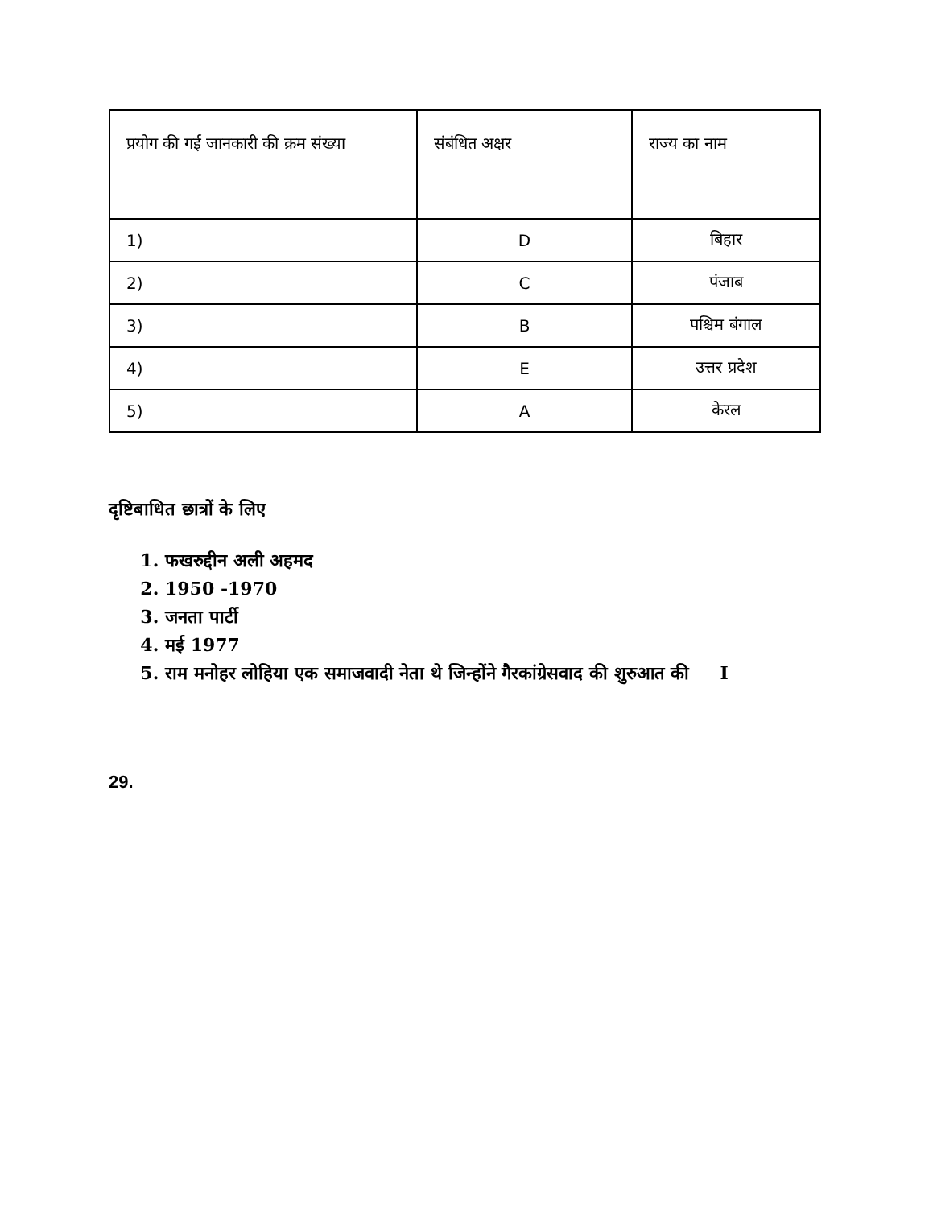| प्रयोग की गई जानकारी की क्रम संख्या | संबंधित अक्षर | राज्य का नाम |
| 1) | D | बिहार |
| 2) | C | पंजाब |
| 3) | B | पश्चिम बंगाल |
| 4) | E | उत्तर प्रदेश |
| 5) | A | केरल |
दृष्टिबाधित छात्रों के लिए
1. फखरुद्दीन अली अहमद
2. 1950 -1970
3. जनता पार्टी
4. मई 1977
5. राम मनोहर लोहिया एक समाजवादी नेता थे जिन्होंने गैरकांग्रेसवाद की शुरुआत की I
29.